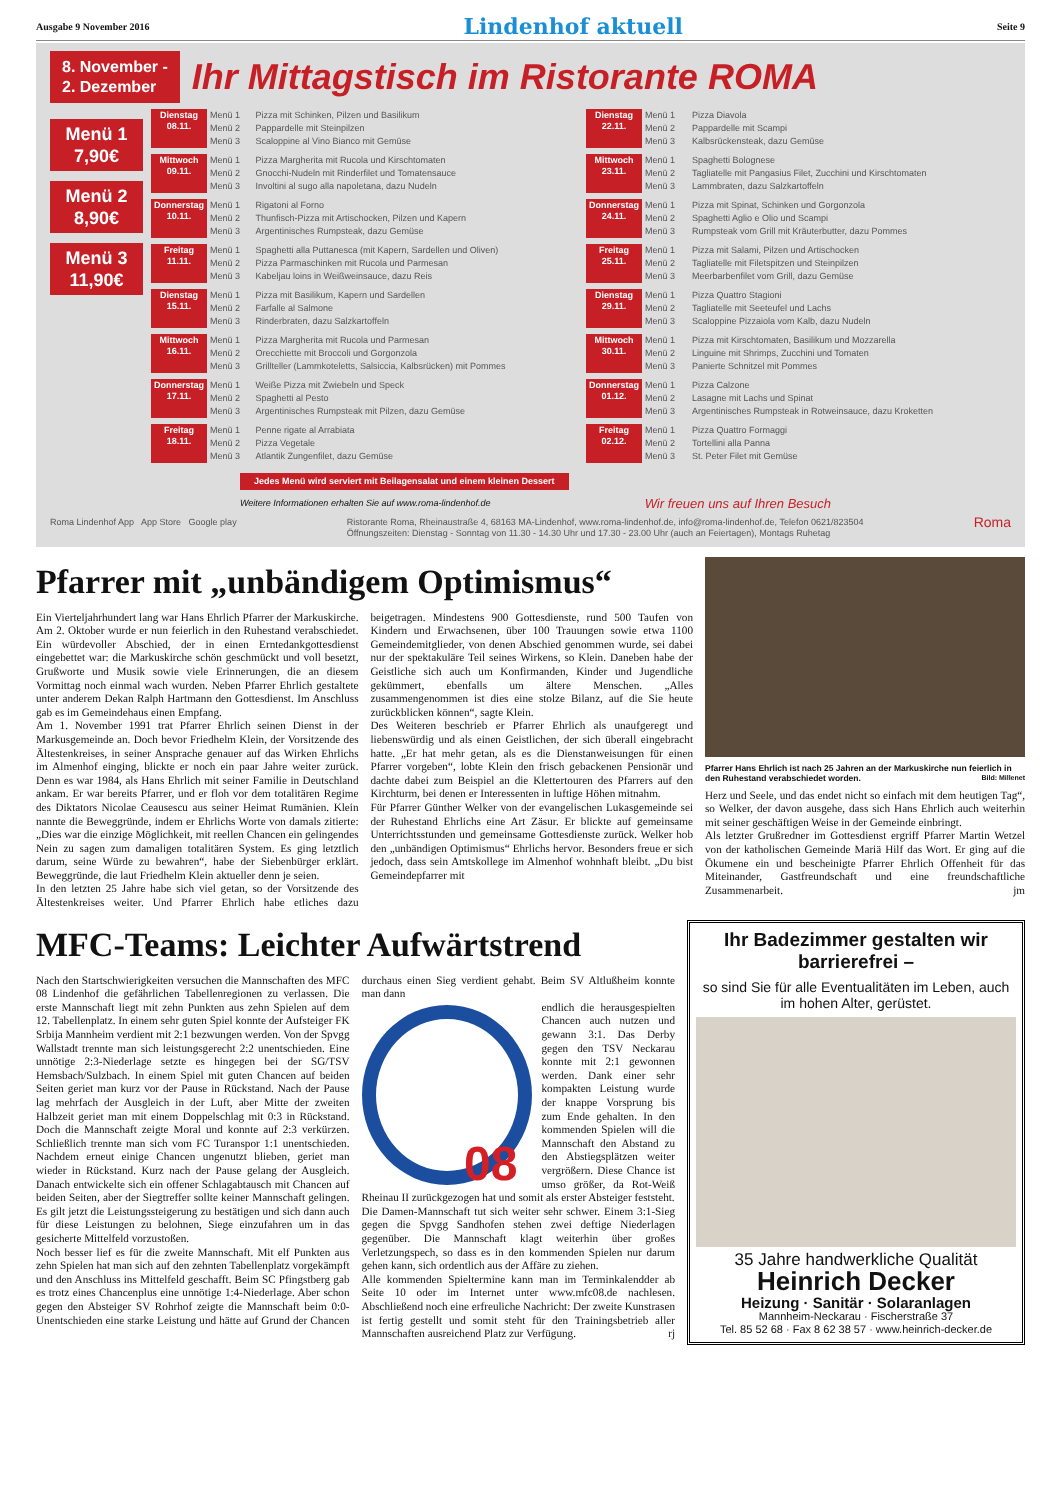Ausgabe 9 November 2016 Lindenhof aktuell Seite 9
8. November -
2. Dezember
Ihr Mittagstisch im Ristorante ROMA
Menü 1
7,90€
Menü 2
8,90€
Menü 3
11,90€
| Dienstag 08.11. | Menü 1 | Pizza mit Schinken, Pilzen und Basilikum |
| | Menü 2 | Pappardelle mit Steinpilzen |
| | Menü 3 | Scaloppine al Vino Bianco mit Gemüse |
| Mittwoch 09.11. | Menü 1 | Pizza Margherita mit Rucola und Kirschtomaten |
| | Menü 2 | Gnocchi-Nudeln mit Rinderfilet und Tomatensauce |
| | Menü 3 | Involtini al sugo alla napoletana, dazu Nudeln |
| Donnerstag 10.11. | Menü 1 | Rigatoni al Forno |
| | Menü 2 | Thunfisch-Pizza mit Artischocken, Pilzen und Kapern |
| | Menü 3 | Argentinisches Rumpsteak, dazu Gemüse |
| Freitag 11.11. | Menü 1 | Spaghetti alla Puttanesca (mit Kapern, Sardellen und Oliven) |
| | Menü 2 | Pizza Parmaschinken mit Rucola und Parmesan |
| | Menü 3 | Kabeljau loins in Weißweinsauce, dazu Reis |
| Dienstag 15.11. | Menü 1 | Pizza mit Basilikum, Kapern und Sardellen |
| | Menü 2 | Farfalle al Salmone |
| | Menü 3 | Rinderbraten, dazu Salzkartoffeln |
| Mittwoch 16.11. | Menü 1 | Pizza Margherita mit Rucola und Parmesan |
| | Menü 2 | Orecchiette mit Broccoli und Gorgonzola |
| | Menü 3 | Grillteller (Lammkoteletts, Salsiccia, Kalbsrücken) mit Pommes |
| Donnerstag 17.11. | Menü 1 | Weiße Pizza mit Zwiebeln und Speck |
| | Menü 2 | Spaghetti al Pesto |
| | Menü 3 | Argentinisches Rumpsteak mit Pilzen, dazu Gemüse |
| Freitag 18.11. | Menü 1 | Penne rigate al Arrabiata |
| | Menü 2 | Pizza Vegetale |
| | Menü 3 | Atlantik Zungenfilet, dazu Gemüse |
| Dienstag 22.11. | Menü 1 | Pizza Diavola |
| | Menü 2 | Pappardelle mit Scampi |
| | Menü 3 | Kalbsrückensteak, dazu Gemüse |
| Mittwoch 23.11. | Menü 1 | Spaghetti Bolognese |
| | Menü 2 | Tagliatelle mit Pangasius Filet, Zucchini und Kirschtomaten |
| | Menü 3 | Lammbraten, dazu Salzkartoffeln |
| Donnerstag 24.11. | Menü 1 | Pizza mit Spinat, Schinken und Gorgonzola |
| | Menü 2 | Spaghetti Aglio e Olio und Scampi |
| | Menü 3 | Rumpsteak vom Grill mit Kräuterbutter, dazu Pommes |
| Freitag 25.11. | Menü 1 | Pizza mit Salami, Pilzen und Artischocken |
| | Menü 2 | Tagliatelle mit Filetspitzen und Steinpilzen |
| | Menü 3 | Meerbarbenfilet vom Grill, dazu Gemüse |
| Dienstag 29.11. | Menü 1 | Pizza Quattro Stagioni |
| | Menü 2 | Tagliatelle mit Seeteufel und Lachs |
| | Menü 3 | Scaloppine Pizzaiola vom Kalb, dazu Nudeln |
| Mittwoch 30.11. | Menü 1 | Pizza mit Kirschtomaten, Basilikum und Mozzarella |
| | Menü 2 | Linguine mit Shrimps, Zucchini und Tomaten |
| | Menü 3 | Panierte Schnitzel mit Pommes |
| Donnerstag 01.12. | Menü 1 | Pizza Calzone |
| | Menü 2 | Lasagne mit Lachs und Spinat |
| | Menü 3 | Argentinisches Rumpsteak in Rotweinsauce, dazu Kroketten |
| Freitag 02.12. | Menü 1 | Pizza Quattro Formaggi |
| | Menü 2 | Tortellini alla Panna |
| | Menü 3 | St. Peter Filet mit Gemüse |
Jedes Menü wird serviert mit Beilagensalat und einem kleinen Dessert
Weitere Informationen erhalten Sie auf www.roma-lindenhof.de Wir freuen uns auf Ihren Besuch
Roma Lindenhof App App Store Google play Ristorante Roma, Rheinaustraße 4, 68163 MA-Lindenhof, www.roma-lindenhof.de, info@roma-lindenhof.de, Telefon 0621/823504
Öffnungszeiten: Dienstag - Sonntag von 11.30 - 14.30 Uhr und 17.30 - 23.00 Uhr (auch an Feiertagen), Montags Ruhetag Roma
Pfarrer mit „unbändigem Optimismus“
Ein Vierteljahrhundert lang war Hans Ehrlich Pfarrer der Markuskirche. Am 2. Oktober wurde er nun feierlich in den Ruhestand verabschiedet. Ein würdevoller Abschied, der in einen Erntedankgottesdienst eingebettet war: die Markuskirche schön geschmückt und voll besetzt, Grußworte und Musik sowie viele Erinnerungen, die an diesem Vormittag noch einmal wach wurden. Neben Pfarrer Ehrlich gestaltete unter anderem Dekan Ralph Hartmann den Gottesdienst. Im Anschluss gab es im Gemeindehaus einen Empfang.
Am 1. November 1991 trat Pfarrer Ehrlich seinen Dienst in der Markusgemeinde an. Doch bevor Friedhelm Klein, der Vorsitzende des Ältestenkreises, in seiner Ansprache genauer auf das Wirken Ehrlichs im Almenhof einging, blickte er noch ein paar Jahre weiter zurück. Denn es war 1984, als Hans Ehrlich mit seiner Familie in Deutschland ankam. Er war bereits Pfarrer, und er floh vor dem totalitären Regime des Diktators Nicolae Ceausescu aus seiner Heimat Rumänien. Klein nannte die Beweggründe, indem er Ehrlichs Worte von damals zitierte: „Dies war die einzige Möglichkeit, mit reellen Chancen ein gelingendes Nein zu sagen zum damaligen totalitären System. Es ging letztlich darum, seine Würde zu bewahren“, habe der Siebenbürger erklärt. Beweggründe, die laut Friedhelm Klein aktueller denn je seien.
In den letzten 25 Jahre habe sich viel getan, so der Vorsitzende des Ältestenkreises weiter. Und Pfarrer Ehrlich habe etliches dazu beigetragen. Mindestens 900 Gottesdienste, rund 500 Taufen von Kindern und Erwachsenen, über 100 Trauungen sowie etwa 1100 Gemeindemitglieder, von denen Abschied genommen wurde, sei dabei nur der spektakuläre Teil seines Wirkens, so Klein. Daneben habe der Geistliche sich auch um Konfirmanden, Kinder und Jugendliche gekümmert, ebenfalls um ältere Menschen. „Alles zusammengenommen ist dies eine stolze Bilanz, auf die Sie heute zurückblicken können“, sagte Klein.
Des Weiteren beschrieb er Pfarrer Ehrlich als unaufgeregt und liebenswürdig und als einen Geistlichen, der sich überall eingebracht hatte. „Er hat mehr getan, als es die Dienstanweisungen für einen Pfarrer vorgeben“, lobte Klein den frisch gebackenen Pensionär und dachte dabei zum Beispiel an die Klettertouren des Pfarrers auf den Kirchturm, bei denen er Interessenten in luftige Höhen mitnahm.
Für Pfarrer Günther Welker von der evangelischen Lukasgemeinde sei der Ruhestand Ehrlichs eine Art Zäsur. Er blickte auf gemeinsame Unterrichtsstunden und gemeinsame Gottesdienste zurück. Welker hob den „unbändigen Optimismus“ Ehrlichs hervor. Besonders freue er sich jedoch, dass sein Amtskollege im Almenhof wohnhaft bleibt. „Du bist Gemeindepfarrer mit
Pfarrer Hans Ehrlich ist nach 25 Jahren an der Markuskirche nun feierlich in den Ruhestand verabschiedet worden. Bild: Millenet
Herz und Seele, und das endet nicht so einfach mit dem heutigen Tag“, so Welker, der davon ausgehe, dass sich Hans Ehrlich auch weiterhin mit seiner geschäftigen Weise in der Gemeinde einbringt.
Als letzter Grußredner im Gottesdienst ergriff Pfarrer Martin Wetzel von der katholischen Gemeinde Mariä Hilf das Wort. Er ging auf die Ökumene ein und bescheinigte Pfarrer Ehrlich Offenheit für das Miteinander, Gastfreundschaft und eine freundschaftliche Zusammenarbeit. jm
MFC-Teams: Leichter Aufwärtstrend
Nach den Startschwierigkeiten versuchen die Mannschaften des MFC 08 Lindenhof die gefährlichen Tabellenregionen zu verlassen. Die erste Mannschaft liegt mit zehn Punkten aus zehn Spielen auf dem 12. Tabellenplatz. In einem sehr guten Spiel konnte der Aufsteiger FK Srbija Mannheim verdient mit 2:1 bezwungen werden. Von der Spvgg Wallstadt trennte man sich leistungsgerecht 2:2 unentschieden. Eine unnötige 2:3-Niederlage setzte es hingegen bei der SG/TSV Hemsbach/Sulzbach. In einem Spiel mit guten Chancen auf beiden Seiten geriet man kurz vor der Pause in Rückstand. Nach der Pause lag mehrfach der Ausgleich in der Luft, aber Mitte der zweiten Halbzeit geriet man mit einem Doppelschlag mit 0:3 in Rückstand. Doch die Mannschaft zeigte Moral und konnte auf 2:3 verkürzen. Schließlich trennte man sich vom FC Turanspor 1:1 unentschieden. Nachdem erneut einige Chancen ungenutzt blieben, geriet man wieder in Rückstand. Kurz nach der Pause gelang der Ausgleich. Danach entwickelte sich ein offener Schlagabtausch mit Chancen auf beiden Seiten, aber der Siegtreffer sollte keiner Mannschaft gelingen. Es gilt jetzt die Leistungssteigerung zu bestätigen und sich dann auch für diese Leistungen zu belohnen, Siege einzufahren um in das gesicherte Mittelfeld vorzustoßen.
Noch besser lief es für die zweite Mannschaft. Mit elf Punkten aus zehn Spielen hat man sich auf den zehnten Tabellenplatz vorgekämpft und den Anschluss ins Mittelfeld geschafft. Beim SC Pfingstberg gab es trotz eines Chancenplus eine unnötige 1:4-Niederlage. Aber schon gegen den Absteiger SV Rohrhof zeigte die Mannschaft beim 0:0-Unentschieden eine starke Leistung und hätte auf Grund der Chancen durchaus einen Sieg verdient gehabt. Beim SV Altlußheim konnte man dann
08
endlich die herausgespielten Chancen auch nutzen und gewann 3:1. Das Derby gegen den TSV Neckarau konnte mit 2:1 gewonnen werden. Dank einer sehr kompakten Leistung wurde der knappe Vorsprung bis zum Ende gehalten. In den kommenden Spielen will die Mannschaft den Abstand zu den Abstiegsplätzen weiter vergrößern. Diese Chance ist umso größer, da Rot-Weiß Rheinau II zurückgezogen hat und somit als erster Absteiger feststeht.
Die Damen-Mannschaft tut sich weiter sehr schwer. Einem 3:1-Sieg gegen die Spvgg Sandhofen stehen zwei deftige Niederlagen gegenüber. Die Mannschaft klagt weiterhin über großes Verletzungspech, so dass es in den kommenden Spielen nur darum gehen kann, sich ordentlich aus der Affäre zu ziehen.
Alle kommenden Spieltermine kann man im Terminkalendder ab Seite 10 oder im Internet unter www.mfc08.de nachlesen. Abschließend noch eine erfreuliche Nachricht: Der zweite Kunstrasen ist fertig gestellt und somit steht für den Trainingsbetrieb aller Mannschaften ausreichend Platz zur Verfügung. rj
Ihr Badezimmer gestalten wir barrierefrei –
so sind Sie für alle Eventualitäten im Leben, auch im hohen Alter, gerüstet.
35 Jahre handwerkliche Qualität
Heinrich Decker
Heizung · Sanitär · Solaranlagen
Mannheim-Neckarau · Fischerstraße 37
Tel. 85 52 68 · Fax 8 62 38 57 · www.heinrich-decker.de